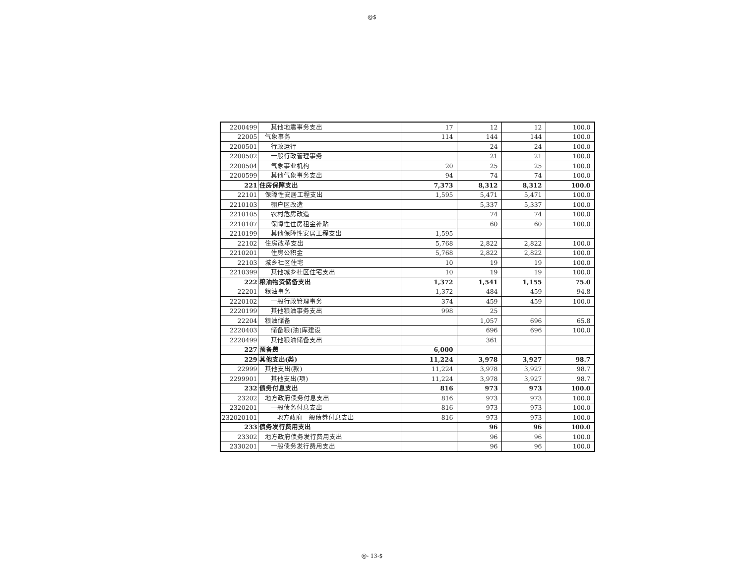@$
| 2200499 | 其他地震事务支出 | 17 | 12 | 12 | 100.0 |
| 22005 | 气象事务 | 114 | 144 | 144 | 100.0 |
| 2200501 | 行政运行 | | 24 | 24 | 100.0 |
| 2200502 | 一般行政管理事务 | | 21 | 21 | 100.0 |
| 2200504 | 气象事业机构 | 20 | 25 | 25 | 100.0 |
| 2200599 | 其他气象事务支出 | 94 | 74 | 74 | 100.0 |
| 221 | 住房保障支出 | 7,373 | 8,312 | 8,312 | 100.0 |
| 22101 | 保障性安居工程支出 | 1,595 | 5,471 | 5,471 | 100.0 |
| 2210103 | 棚户区改造 | | 5,337 | 5,337 | 100.0 |
| 2210105 | 农村危房改造 | | 74 | 74 | 100.0 |
| 2210107 | 保障性住房租金补贴 | | 60 | 60 | 100.0 |
| 2210199 | 其他保障性安居工程支出 | 1,595 | | | |
| 22102 | 住房改革支出 | 5,768 | 2,822 | 2,822 | 100.0 |
| 2210201 | 住房公积金 | 5,768 | 2,822 | 2,822 | 100.0 |
| 22103 | 城乡社区住宅 | 10 | 19 | 19 | 100.0 |
| 2210399 | 其他城乡社区住宅支出 | 10 | 19 | 19 | 100.0 |
| 222 | 粮油物资储备支出 | 1,372 | 1,541 | 1,155 | 75.0 |
| 22201 | 粮油事务 | 1,372 | 484 | 459 | 94.8 |
| 2220102 | 一般行政管理事务 | 374 | 459 | 459 | 100.0 |
| 2220199 | 其他粮油事务支出 | 998 | 25 | | |
| 22204 | 粮油储备 | | 1,057 | 696 | 65.8 |
| 2220403 | 储备粮(油)库建设 | | 696 | 696 | 100.0 |
| 2220499 | 其他粮油储备支出 | | 361 | | |
| 227 | 预备费 | 6,000 | | | |
| 229 | 其他支出(类) | 11,224 | 3,978 | 3,927 | 98.7 |
| 22999 | 其他支出(款) | 11,224 | 3,978 | 3,927 | 98.7 |
| 2299901 | 其他支出(项) | 11,224 | 3,978 | 3,927 | 98.7 |
| 232 | 债务付息支出 | 816 | 973 | 973 | 100.0 |
| 23202 | 地方政府债务付息支出 | 816 | 973 | 973 | 100.0 |
| 2320201 | 一般债务付息支出 | 816 | 973 | 973 | 100.0 |
| 232020101 | 地方政府一般债券付息支出 | 816 | 973 | 973 | 100.0 |
| 233 | 债务发行费用支出 | | 96 | 96 | 100.0 |
| 23302 | 地方政府债务发行费用支出 | | 96 | 96 | 100.0 |
| 2330201 | 一般债务发行费用支出 | | 96 | 96 | 100.0 |
@- 13-$